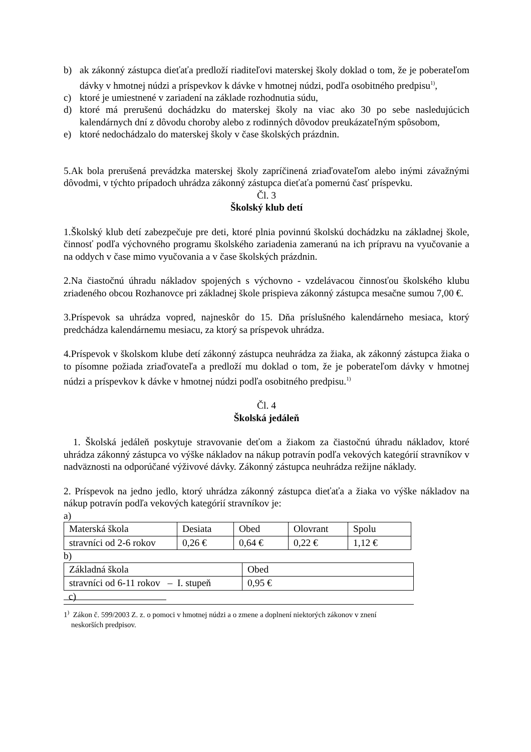b) ak zákonný zástupca dieťaťa predloží riaditeľovi materskej školy doklad o tom, že je poberateľom dávky v hmotnej núdzi a príspevkov k dávke v hmotnej núdzi, podľa osobitného predpisu<sup>1)</sup>,
c) ktoré je umiestnené v zariadení na základe rozhodnutia súdu,
d) ktoré má prerušenú dochádzku do materskej školy na viac ako 30 po sebe nasledujúcich kalendárnych dní z dôvodu choroby alebo z rodinných dôvodov preukázateľným spôsobom,
e) ktoré nedochádzalo do materskej školy v čase školských prázdnin.
5.Ak bola prerušená prevádzka materskej školy zapríčinená zriaďovateľom alebo inými závažnými dôvodmi, v týchto prípadoch uhrádza zákonný zástupca dieťaťa pomernú časť príspevku.
Čl. 3
Školský klub detí
1.Školský klub detí zabezpečuje pre deti, ktoré plnia povinnú školskú dochádzku na základnej škole, činnosť podľa výchovného programu školského zariadenia zameranú na ich prípravu na vyučovanie a na oddych v čase mimo vyučovania a v čase školských prázdnin.
2.Na čiastočnú úhradu nákladov spojených s výchovno - vzdelávacou činnosťou školského klubu zriadeného obcou Rozhanovce pri základnej škole prispieva zákonný zástupca mesačne sumou 7,00 €.
3.Príspevok sa uhrádza vopred, najneskôr do 15. Dňa príslušného kalendárneho mesiaca, ktorý predchádza kalendárnemu mesiacu, za ktorý sa príspevok uhrádza.
4.Príspevok v školskom klube detí zákonný zástupca neuhrádza za žiaka, ak zákonný zástupca žiaka o to písomne požiada zriaďovateľa a predloží mu doklad o tom, že je poberateľom dávky v hmotnej núdzi a príspevkov k dávke v hmotnej núdzi podľa osobitného predpisu.<sup>1)</sup>
Čl. 4
Školská jedáleň
1. Školská jedáleň poskytuje stravovanie deťom a žiakom za čiastočnú úhradu nákladov, ktoré uhrádza zákonný zástupca vo výške nákladov na nákup potravín podľa vekových kategórií stravníkov v nadväznosti na odporúčané výživové dávky. Zákonný zástupca neuhrádza režijne náklady.
2. Príspevok na jedno jedlo, ktorý uhrádza zákonný zástupca dieťaťa a žiaka vo výške nákladov na nákup potravín podľa vekových kategórií stravníkov je:
a)
| Materská škola | Desiata | Obed | Olovrant | Spolu |
| stravníci od 2-6 rokov | 0,26 € | 0,64 € | 0,22 € | 1,12 € |
b)
| Základná škola | Obed |
| stravníci od 6-11 rokov – I. stupeň | 0,95 € |
c)
1<sup>)</sup> Zákon č. 599/2003 Z. z. o pomoci v hmotnej núdzi a o zmene a doplnení niektorých zákonov v znení
neskorších predpisov.